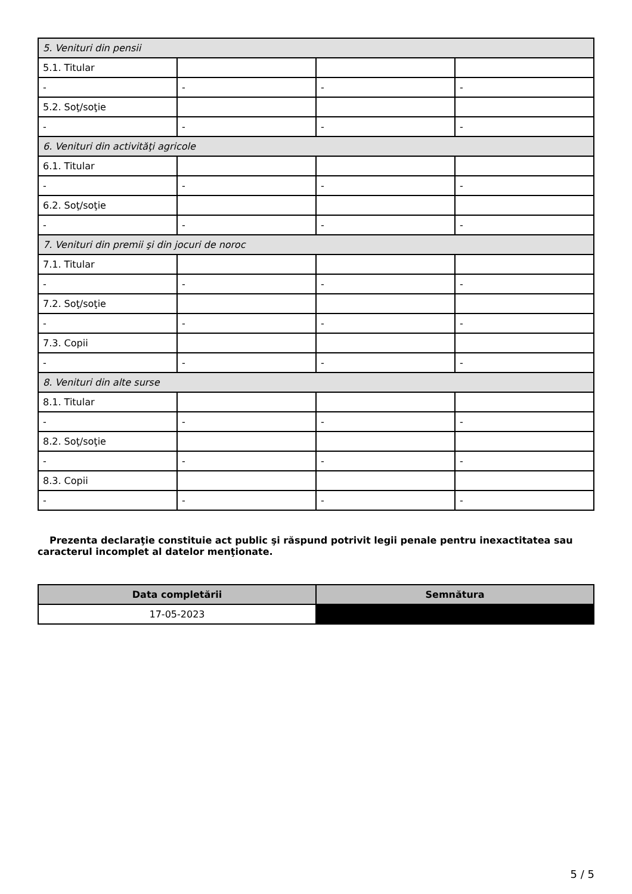| 5. Venituri din pensii | | | |
| 5.1. Titular | | | |
| - | - | - | - |
| 5.2. Soţ/soţie | | | |
| - | - | - | - |
| 6. Venituri din activităţi agricole | | | |
| 6.1. Titular | | | |
| - | - | - | - |
| 6.2. Soţ/soţie | | | |
| - | - | - | - |
| 7. Venituri din premii şi din jocuri de noroc | | | |
| 7.1. Titular | | | |
| - | - | - | - |
| 7.2. Soţ/soţie | | | |
| - | - | - | - |
| 7.3. Copii | | | |
| - | - | - | - |
| 8. Venituri din alte surse | | | |
| 8.1. Titular | | | |
| - | - | - | - |
| 8.2. Soţ/soţie | | | |
| - | - | - | - |
| 8.3. Copii | | | |
| - | - | - | - |
Prezenta declaraţie constituie act public şi răspund potrivit legii penale pentru inexactitatea sau caracterul incomplet al datelor menţionate.
| Data completării | Semnătura |
| --- | --- |
| 17-05-2023 | |
5 / 5